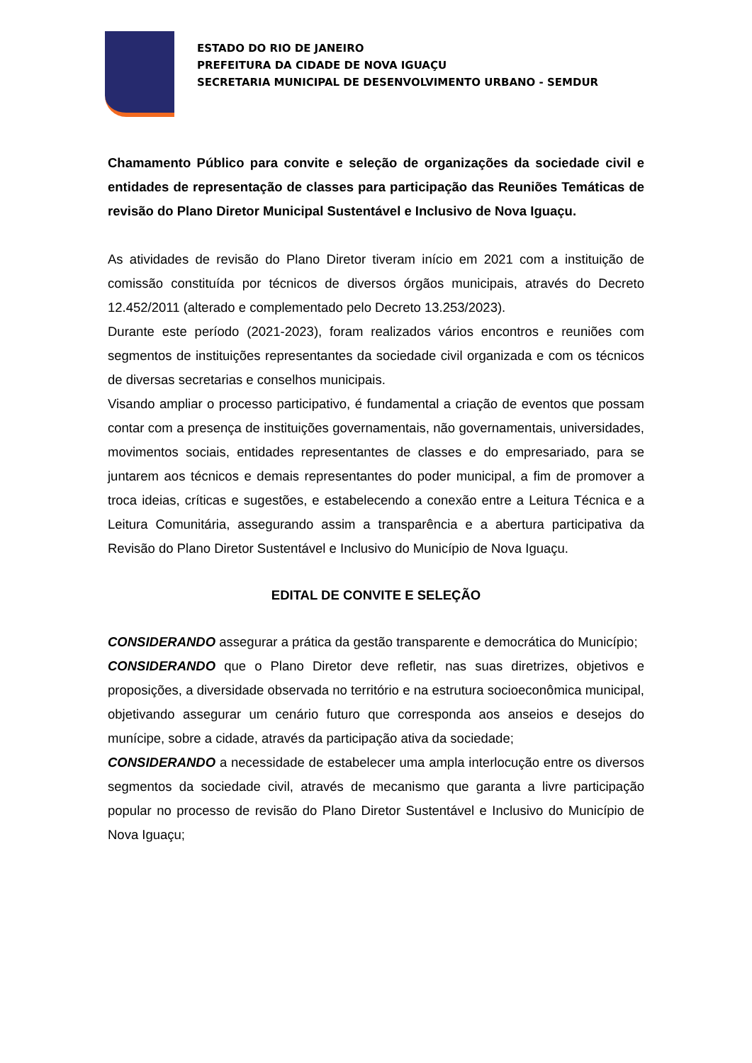ESTADO DO RIO DE JANEIRO
PREFEITURA DA CIDADE DE NOVA IGUAÇU
SECRETARIA MUNICIPAL DE DESENVOLVIMENTO URBANO - SEMDUR
Chamamento Público para convite e seleção de organizações da sociedade civil e entidades de representação de classes para participação das Reuniões Temáticas de revisão do Plano Diretor Municipal Sustentável e Inclusivo de Nova Iguaçu.
As atividades de revisão do Plano Diretor tiveram início em 2021 com a instituição de comissão constituída por técnicos de diversos órgãos municipais, através do Decreto 12.452/2011 (alterado e complementado pelo Decreto 13.253/2023).
Durante este período (2021-2023), foram realizados vários encontros e reuniões com segmentos de instituições representantes da sociedade civil organizada e com os técnicos de diversas secretarias e conselhos municipais.
Visando ampliar o processo participativo, é fundamental a criação de eventos que possam contar com a presença de instituições governamentais, não governamentais, universidades, movimentos sociais, entidades representantes de classes e do empresariado, para se juntarem aos técnicos e demais representantes do poder municipal, a fim de promover a troca ideias, críticas e sugestões, e estabelecendo a conexão entre a Leitura Técnica e a Leitura Comunitária, assegurando assim a transparência e a abertura participativa da Revisão do Plano Diretor Sustentável e Inclusivo do Município de Nova Iguaçu.
EDITAL DE CONVITE E SELEÇÃO
CONSIDERANDO assegurar a prática da gestão transparente e democrática do Município;
CONSIDERANDO que o Plano Diretor deve refletir, nas suas diretrizes, objetivos e proposições, a diversidade observada no território e na estrutura socioeconômica municipal, objetivando assegurar um cenário futuro que corresponda aos anseios e desejos do munícipe, sobre a cidade, através da participação ativa da sociedade;
CONSIDERANDO a necessidade de estabelecer uma ampla interlocução entre os diversos segmentos da sociedade civil, através de mecanismo que garanta a livre participação popular no processo de revisão do Plano Diretor Sustentável e Inclusivo do Município de Nova Iguaçu;